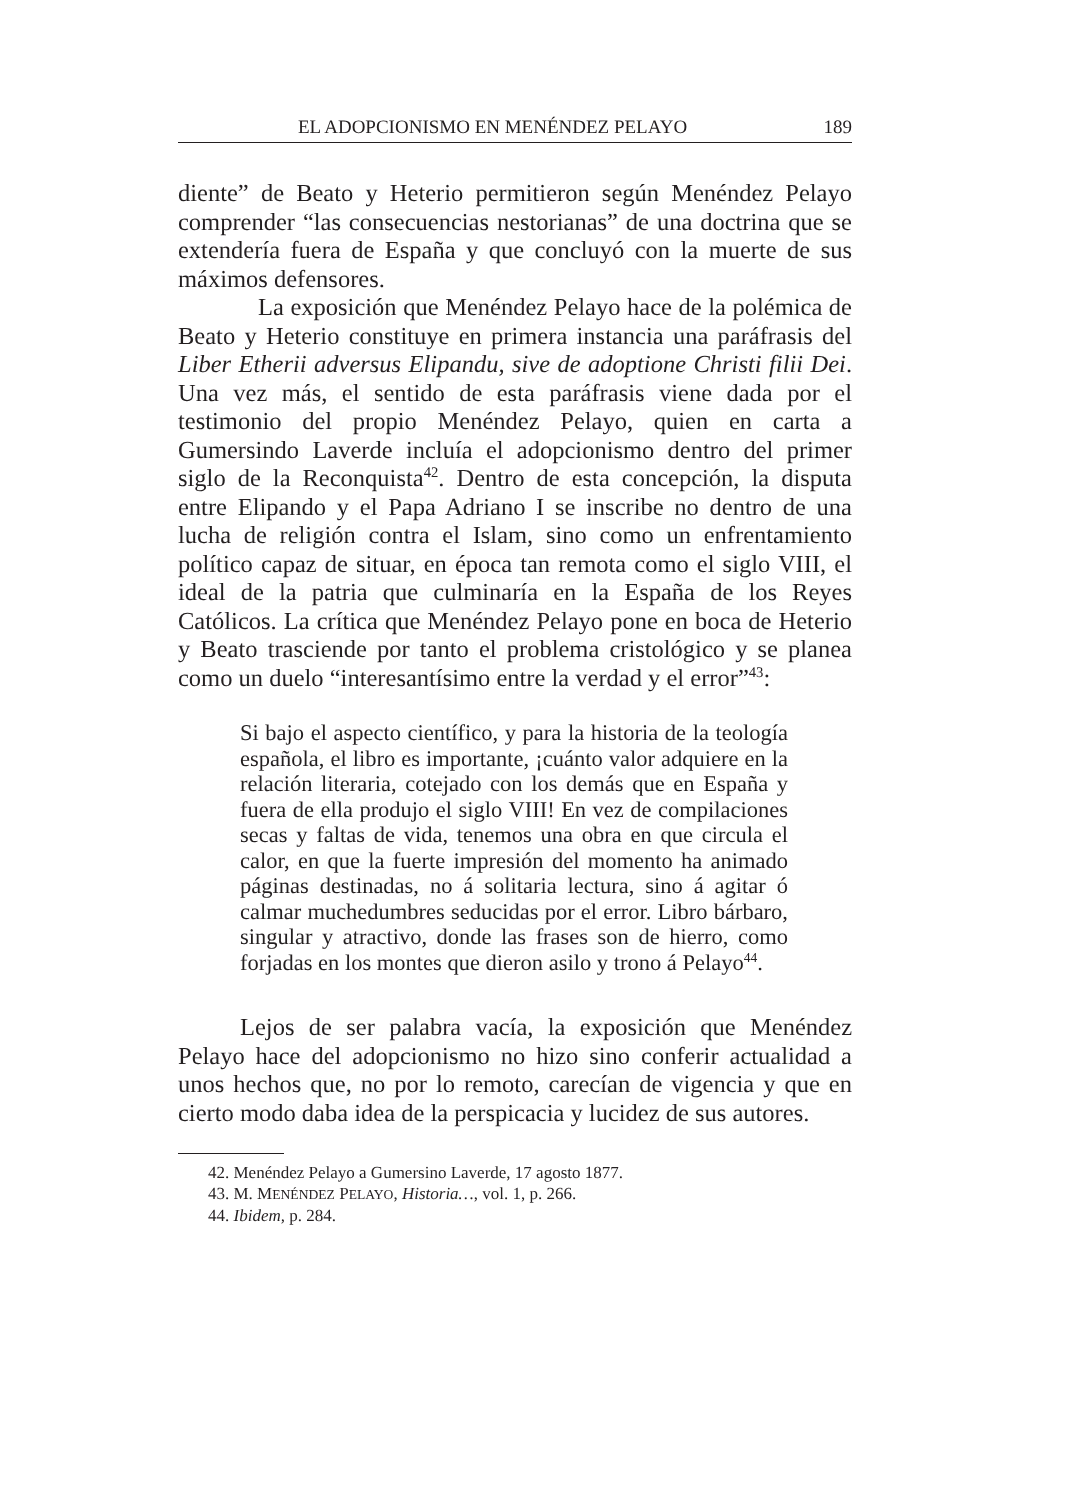EL ADOPCIONISMO EN MENÉNDEZ PELAYO 189
diente” de Beato y Heterio permitieron según Menéndez Pelayo comprender “las consecuencias nestorianas” de una doctrina que se extendería fuera de España y que concluyó con la muerte de sus máximos defensores.
La exposición que Menéndez Pelayo hace de la polémica de Beato y Heterio constituye en primera instancia una paráfrasis del Liber Etherii adversus Elipandu, sive de adoptione Christi filii Dei. Una vez más, el sentido de esta paráfrasis viene dada por el testimonio del propio Menéndez Pelayo, quien en carta a Gumersindo Laverde incluía el adopcionismo dentro del primer siglo de la Reconquista<sup>42</sup>. Dentro de esta concepción, la disputa entre Elipando y el Papa Adriano I se inscribe no dentro de una lucha de religión contra el Islam, sino como un enfrentamiento político capaz de situar, en época tan remota como el siglo VIII, el ideal de la patria que culminaría en la España de los Reyes Católicos. La crítica que Menéndez Pelayo pone en boca de Heterio y Beato trasciende por tanto el problema cristológico y se planea como un duelo “interesantísimo entre la verdad y el error”<sup>43</sup>:
Si bajo el aspecto científico, y para la historia de la teología española, el libro es importante, ¡cuánto valor adquiere en la relación literaria, cotejado con los demás que en España y fuera de ella produjo el siglo VIII! En vez de compilaciones secas y faltas de vida, tenemos una obra en que circula el calor, en que la fuerte impresión del momento ha animado páginas destinadas, no á solitaria lectura, sino á agitar ó calmar muchedumbres seducidas por el error. Libro bárbaro, singular y atractivo, donde las frases son de hierro, como forjadas en los montes que dieron asilo y trono á Pelayo<sup>44</sup>.
Lejos de ser palabra vacía, la exposición que Menéndez Pelayo hace del adopcionismo no hizo sino conferir actualidad a unos hechos que, no por lo remoto, carecían de vigencia y que en cierto modo daba idea de la perspicacia y lucidez de sus autores.
42. Menéndez Pelayo a Gumersino Laverde, 17 agosto 1877.
43. M. MENÉNDEZ PELAYO, Historia…, vol. 1, p. 266.
44. Ibidem, p. 284.